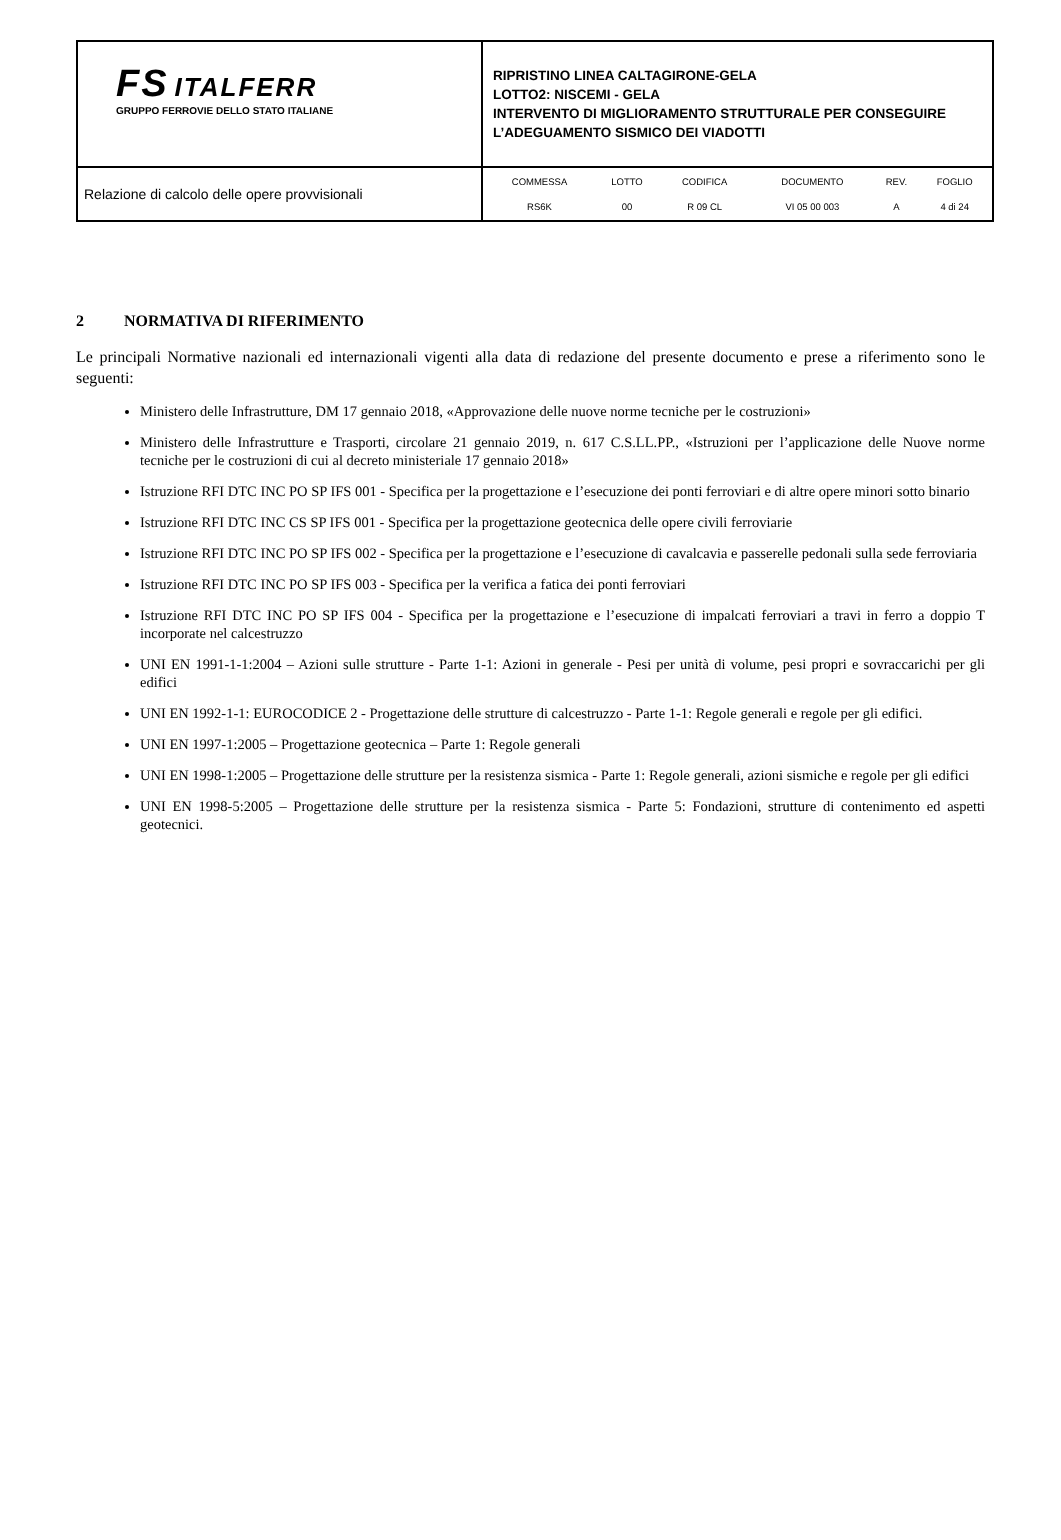| FS ITALFERR GRUPPO FERROVIE DELLO STATO ITALIANE | RIPRISTINO LINEA CALTAGIRONE-GELA LOTTO2: NISCEMI - GELA INTERVENTO DI MIGLIORAMENTO STRUTTURALE PER CONSEGUIRE L’ADEGUAMENTO SISMICO DEI VIADOTTI |
| Relazione di calcolo delle opere provvisionali | / COMMESSA / LOTTO / CODIFICA / DOCUMENTO / REV. / FOGLIO / / RS6K / 00 / R 09 CL / VI 05 00 003 / A / 4 di 24 / |
2 NORMATIVA DI RIFERIMENTO
Le principali Normative nazionali ed internazionali vigenti alla data di redazione del presente documento e prese a riferimento sono le seguenti:
Ministero delle Infrastrutture, DM 17 gennaio 2018, «Approvazione delle nuove norme tecniche per le costruzioni»
Ministero delle Infrastrutture e Trasporti, circolare 21 gennaio 2019, n. 617 C.S.LL.PP., «Istruzioni per l’applicazione delle Nuove norme tecniche per le costruzioni di cui al decreto ministeriale 17 gennaio 2018»
Istruzione RFI DTC INC PO SP IFS 001 - Specifica per la progettazione e l’esecuzione dei ponti ferroviari e di altre opere minori sotto binario
Istruzione RFI DTC INC CS SP IFS 001 - Specifica per la progettazione geotecnica delle opere civili ferroviarie
Istruzione RFI DTC INC PO SP IFS 002 - Specifica per la progettazione e l’esecuzione di cavalcavia e passerelle pedonali sulla sede ferroviaria
Istruzione RFI DTC INC PO SP IFS 003 - Specifica per la verifica a fatica dei ponti ferroviari
Istruzione RFI DTC INC PO SP IFS 004 - Specifica per la progettazione e l’esecuzione di impalcati ferroviari a travi in ferro a doppio T incorporate nel calcestruzzo
UNI EN 1991-1-1:2004 – Azioni sulle strutture - Parte 1-1: Azioni in generale - Pesi per unità di volume, pesi propri e sovraccarichi per gli edifici
UNI EN 1992-1-1: EUROCODICE 2 - Progettazione delle strutture di calcestruzzo - Parte 1-1: Regole generali e regole per gli edifici.
UNI EN 1997-1:2005 – Progettazione geotecnica – Parte 1: Regole generali
UNI EN 1998-1:2005 – Progettazione delle strutture per la resistenza sismica - Parte 1: Regole generali, azioni sismiche e regole per gli edifici
UNI EN 1998-5:2005 – Progettazione delle strutture per la resistenza sismica - Parte 5: Fondazioni, strutture di contenimento ed aspetti geotecnici.